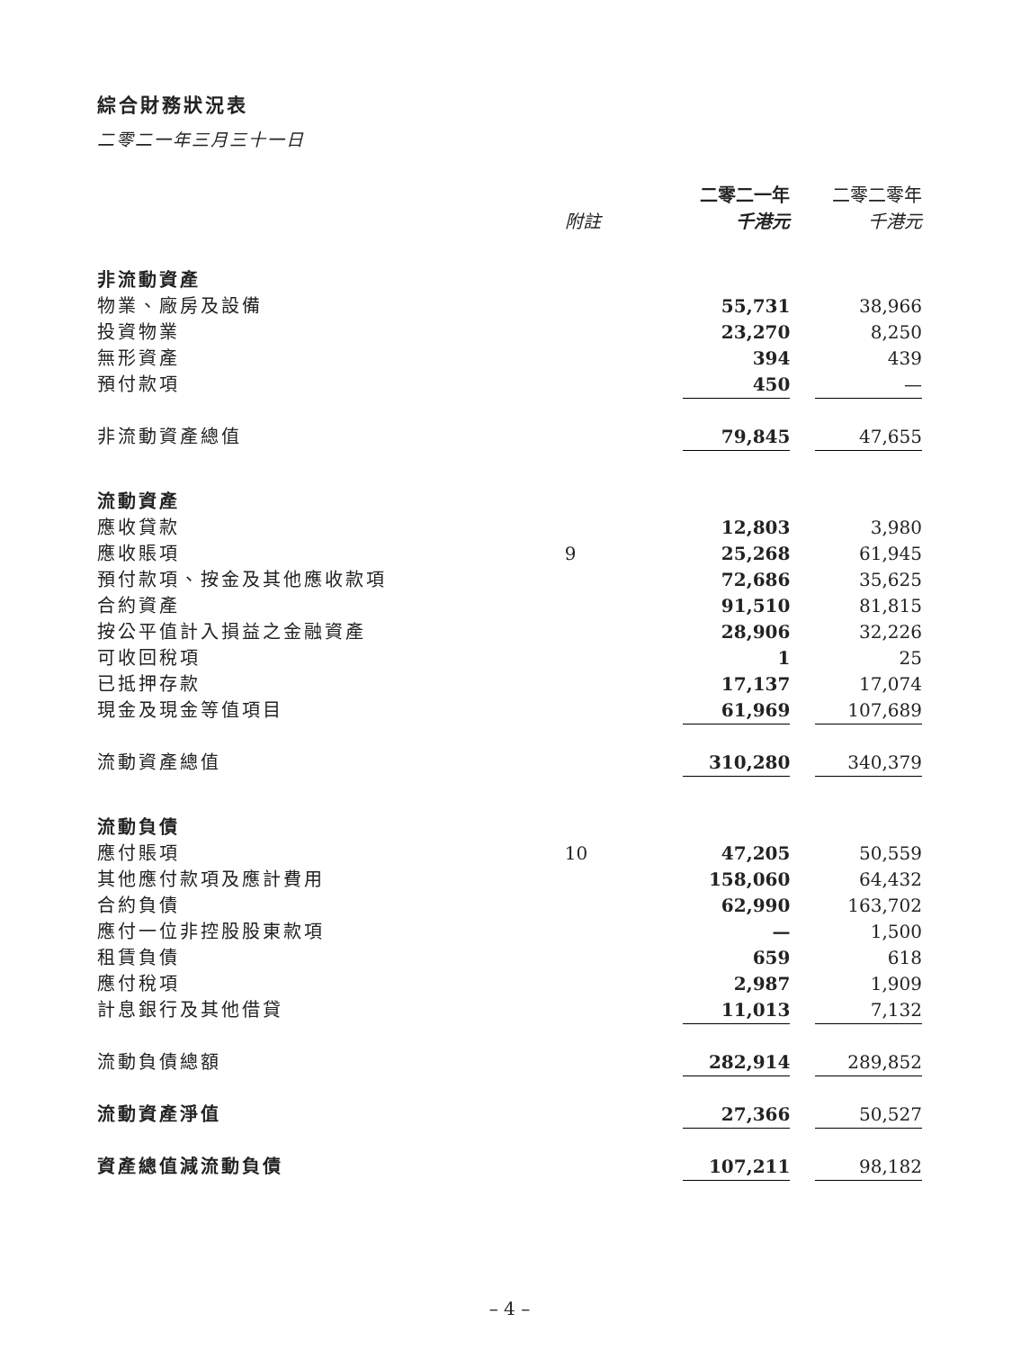綜合財務狀況表
二零二一年三月三十一日
| | | 二零二一年 | | 二零二零年 |
| --- | --- | --- | --- | --- |
| | 附註 | 千港元 | | 千港元 |
| 非流動資產 | | | | |
| 物業、廠房及設備 | | 55,731 | | 38,966 |
| 投資物業 | | 23,270 | | 8,250 |
| 無形資產 | | 394 | | 439 |
| 預付款項 | | 450 | | — |
| 非流動資產總值 | | 79,845 | | 47,655 |
| 流動資產 | | | | |
| 應收貸款 | | 12,803 | | 3,980 |
| 應收賬項 | 9 | 25,268 | | 61,945 |
| 預付款項、按金及其他應收款項 | | 72,686 | | 35,625 |
| 合約資產 | | 91,510 | | 81,815 |
| 按公平值計入損益之金融資產 | | 28,906 | | 32,226 |
| 可收回稅項 | | 1 | | 25 |
| 已抵押存款 | | 17,137 | | 17,074 |
| 現金及現金等值項目 | | 61,969 | | 107,689 |
| 流動資產總值 | | 310,280 | | 340,379 |
| 流動負債 | | | | |
| 應付賬項 | 10 | 47,205 | | 50,559 |
| 其他應付款項及應計費用 | | 158,060 | | 64,432 |
| 合約負債 | | 62,990 | | 163,702 |
| 應付一位非控股股東款項 | | — | | 1,500 |
| 租賃負債 | | 659 | | 618 |
| 應付稅項 | | 2,987 | | 1,909 |
| 計息銀行及其他借貸 | | 11,013 | | 7,132 |
| 流動負債總額 | | 282,914 | | 289,852 |
| 流動資產淨值 | | 27,366 | | 50,527 |
| 資產總值減流動負債 | | 107,211 | | 98,182 |
– 4 –